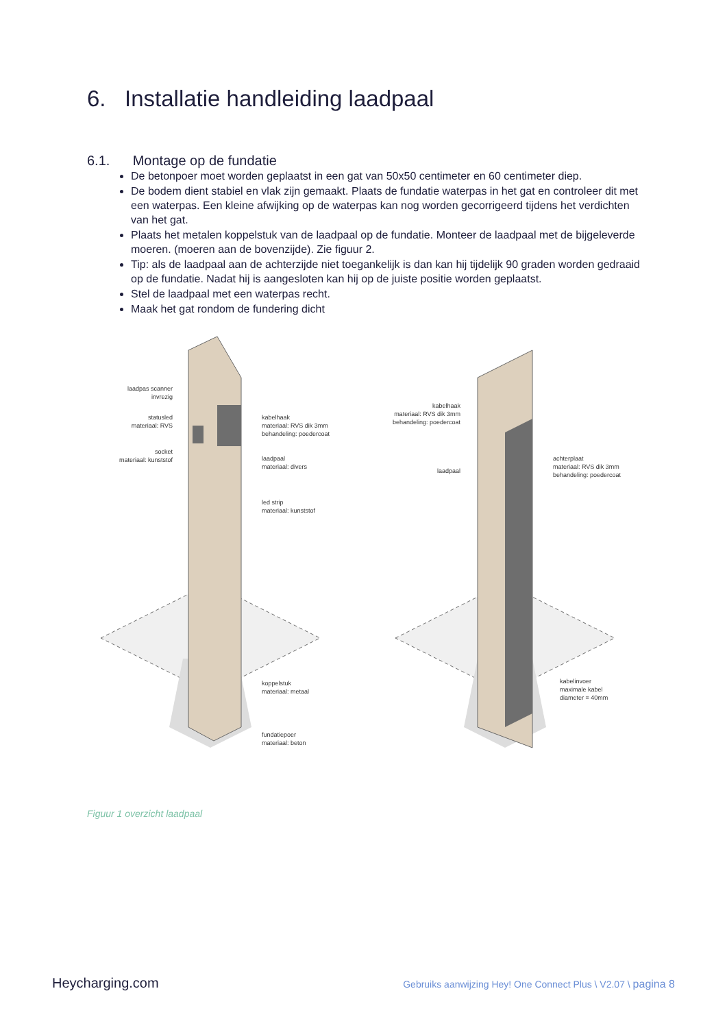6. Installatie handleiding laadpaal
6.1. Montage op de fundatie
De betonpoer moet worden geplaatst in een gat van 50x50 centimeter en 60 centimeter diep.
De bodem dient stabiel en vlak zijn gemaakt. Plaats de fundatie waterpas in het gat en controleer dit met een waterpas. Een kleine afwijking op de waterpas kan nog worden gecorrigeerd tijdens het verdichten van het gat.
Plaats het metalen koppelstuk van de laadpaal op de fundatie. Monteer de laadpaal met de bijgeleverde moeren. (moeren aan de bovenzijde). Zie figuur 2.
Tip: als de laadpaal aan de achterzijde niet toegankelijk is dan kan hij tijdelijk 90 graden worden gedraaid op de fundatie. Nadat hij is aangesloten kan hij op de juiste positie worden geplaatst.
Stel de laadpaal met een waterpas recht.
Maak het gat rondom de fundering dicht
laadpas scanner
invrezig
statusled
materiaal: RVS
socket
materiaal: kunststof
kabelhaak
materiaal: RVS dik 3mm
behandeling: poedercoat
laadpaal
materiaal: divers
led strip
materiaal: kunststof
koppelstuk
materiaal: metaal
fundatiepoer
materiaal: beton
kabelhaak
materiaal: RVS dik 3mm
behandeling: poedercoat
laadpaal
achterplaat
materiaal: RVS dik 3mm
behandeling: poedercoat
kabelinvoer
maximale kabel
diameter = 40mm
Figuur 1 overzicht laadpaal
Heycharging.com Gebruiks aanwijzing Hey! One Connect Plus \ V2.07 \ pagina 8